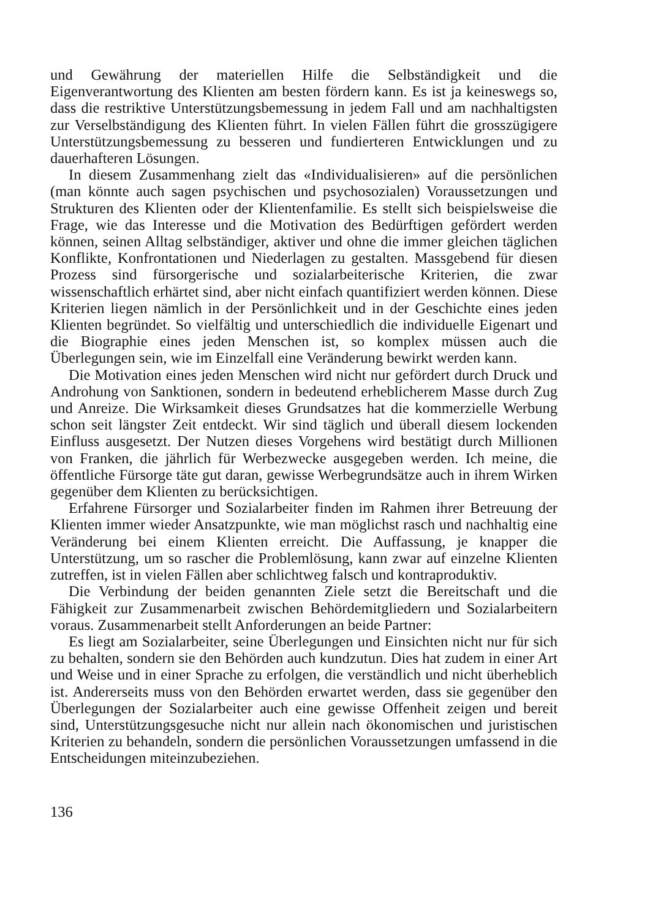und Gewährung der materiellen Hilfe die Selbständigkeit und die Eigenverantwortung des Klienten am besten fördern kann. Es ist ja keineswegs so, dass die restriktive Unterstützungsbemessung in jedem Fall und am nachhaltigsten zur Verselbständigung des Klienten führt. In vielen Fällen führt die grosszügigere Unterstützungsbemessung zu besseren und fundierteren Entwicklungen und zu dauerhafteren Lösungen.
In diesem Zusammenhang zielt das «Individualisieren» auf die persönlichen (man könnte auch sagen psychischen und psychosozialen) Voraussetzungen und Strukturen des Klienten oder der Klientenfamilie. Es stellt sich beispielsweise die Frage, wie das Interesse und die Motivation des Bedürftigen gefördert werden können, seinen Alltag selbständiger, aktiver und ohne die immer gleichen täglichen Konflikte, Konfrontationen und Niederlagen zu gestalten. Massgebend für diesen Prozess sind fürsorgerische und sozialarbeiterische Kriterien, die zwar wissenschaftlich erhärtet sind, aber nicht einfach quantifiziert werden können. Diese Kriterien liegen nämlich in der Persönlichkeit und in der Geschichte eines jeden Klienten begründet. So vielfältig und unterschiedlich die individuelle Eigenart und die Biographie eines jeden Menschen ist, so komplex müssen auch die Überlegungen sein, wie im Einzelfall eine Veränderung bewirkt werden kann.
Die Motivation eines jeden Menschen wird nicht nur gefördert durch Druck und Androhung von Sanktionen, sondern in bedeutend erheblicherem Masse durch Zug und Anreize. Die Wirksamkeit dieses Grundsatzes hat die kommerzielle Werbung schon seit längster Zeit entdeckt. Wir sind täglich und überall diesem lockenden Einfluss ausgesetzt. Der Nutzen dieses Vorgehens wird bestätigt durch Millionen von Franken, die jährlich für Werbezwecke ausgegeben werden. Ich meine, die öffentliche Fürsorge täte gut daran, gewisse Werbegrundsätze auch in ihrem Wirken gegenüber dem Klienten zu berücksichtigen.
Erfahrene Fürsorger und Sozialarbeiter finden im Rahmen ihrer Betreuung der Klienten immer wieder Ansatzpunkte, wie man möglichst rasch und nachhaltig eine Veränderung bei einem Klienten erreicht. Die Auffassung, je knapper die Unterstützung, um so rascher die Problemlösung, kann zwar auf einzelne Klienten zutreffen, ist in vielen Fällen aber schlichtweg falsch und kontraproduktiv.
Die Verbindung der beiden genannten Ziele setzt die Bereitschaft und die Fähigkeit zur Zusammenarbeit zwischen Behördemitgliedern und Sozialarbeitern voraus. Zusammenarbeit stellt Anforderungen an beide Partner:
Es liegt am Sozialarbeiter, seine Überlegungen und Einsichten nicht nur für sich zu behalten, sondern sie den Behörden auch kundzutun. Dies hat zudem in einer Art und Weise und in einer Sprache zu erfolgen, die verständlich und nicht überheblich ist. Andererseits muss von den Behörden erwartet werden, dass sie gegenüber den Überlegungen der Sozialarbeiter auch eine gewisse Offenheit zeigen und bereit sind, Unterstützungsgesuche nicht nur allein nach ökonomischen und juristischen Kriterien zu behandeln, sondern die persönlichen Voraussetzungen umfassend in die Entscheidungen miteinzubeziehen.
136